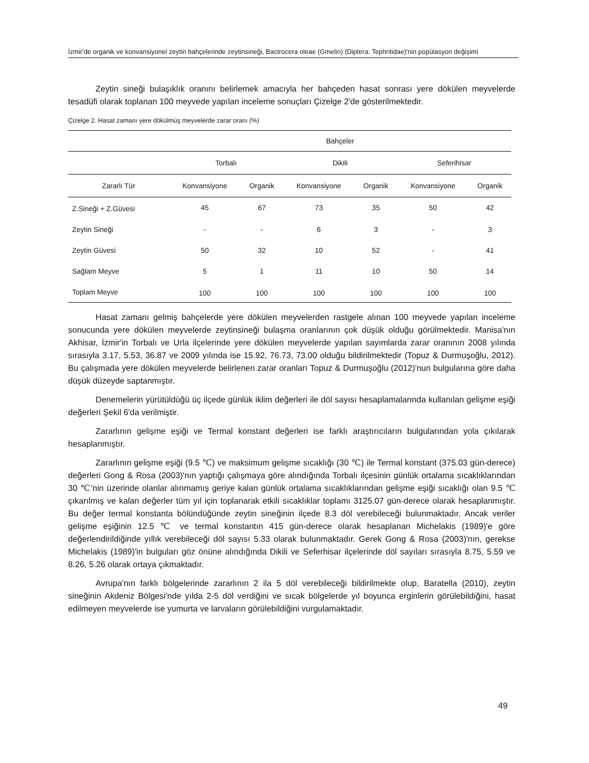İzmir'de organik ve konvansiyonel zeytin bahçelerinde zeytinsineği, Bactrocera oleae (Gmelin) (Diptera: Tephritidae)'nin popülasyon değişimi
Zeytin sineği bulaşıklık oranını belirlemek amacıyla her bahçeden hasat sonrası yere dökülen meyvelerde tesadüfi olarak toplanan 100 meyvede yapılan inceleme sonuçları Çizelge 2'de gösterilmektedir.
Çizelge 2. Hasat zamanı yere dökülmüş meyvelerde zarar oranı (%)
| | Bahçeler | | | | | |
| --- | --- | --- | --- | --- | --- | --- |
| | Torbalı | | Dikili | | Seferihisar | |
| Zararlı Tür | Konvansiyone | Organik | Konvansiyone | Organik | Konvansiyone | Organik |
| Z.Sineği + Z.Güvesi | 45 | 67 | 73 | 35 | 50 | 42 |
| Zeytin Sineği | - | - | 6 | 3 | - | 3 |
| Zeytin Güvesi | 50 | 32 | 10 | 52 | - | 41 |
| Sağlam Meyve | 5 | 1 | 11 | 10 | 50 | 14 |
| Toplam Meyve | 100 | 100 | 100 | 100 | 100 | 100 |
Hasat zamanı gelmiş bahçelerde yere dökülen meyvelerden rastgele alınan 100 meyvede yapılan inceleme sonucunda yere dökülen meyvelerde zeytinsineği bulaşma oranlarının çok düşük olduğu görülmektedir. Manisa'nın Akhisar, İzmir'in Torbalı ve Urla ilçelerinde yere dökülen meyvelerde yapılan sayımlarda zarar oranının 2008 yılında sırasıyla 3.17, 5.53, 36.87 ve 2009 yılında ise 15.92, 76.73, 73.00 olduğu bildirilmektedir (Topuz & Durmuşoğlu, 2012). Bu çalışmada yere dökülen meyvelerde belirlenen zarar oranları Topuz & Durmuşoğlu (2012)'nun bulgularına göre daha düşük düzeyde saptanmıştır.
Denemelerin yürütüldüğü üç ilçede günlük iklim değerleri ile döl sayısı hesaplamalarında kullanılan gelişme eşiği değerleri Şekil 6'da verilmiştir.
Zararlının gelişme eşiği ve Termal konstant değerleri ise farklı araştırıcıların bulgularından yola çıkılarak hesaplanmıştır.
Zararlının gelişme eşiği (9.5 ℃) ve maksimum gelişme sıcaklığı (30 ℃) ile Termal konstant (375.03 gün-derece) değerleri Gong & Rosa (2003)'nın yaptığı çalışmaya göre alındığında Torbalı ilçesinin günlük ortalama sıcaklıklarından 30 ℃'nin üzerinde olanlar alınmamış geriye kalan günlük ortalama sıcaklıklarından gelişme eşiği sıcaklığı olan 9.5 ℃ çıkarılmış ve kalan değerler tüm yıl için toplanarak etkili sıcaklıklar toplamı 3125.07 gün-derece olarak hesaplanmıştır. Bu değer termal konstanta bölündüğünde zeytin sineğinin ilçede 8.3 döl verebileceği bulunmaktadır. Ancak veriler gelişme eşiğinin 12.5 ℃ ve termal konstantın 415 gün-derece olarak hesaplanan Michelakis (1989)'e göre değerlendirildiğinde yıllık verebileceği döl sayısı 5.33 olarak bulunmaktadır. Gerek Gong & Rosa (2003)'nın, gerekse Michelakis (1989)'in bulguları göz önüne alındığında Dikili ve Seferhisar ilçelerinde döl sayıları sırasıyla 8.75, 5.59 ve 8.26, 5.26 olarak ortaya çıkmaktadır.
Avrupa'nın farklı bölgelerinde zararlının 2 ila 5 döl verebileceği bildirilmekte olup, Baratella (2010), zeytin sineğinin Akdeniz Bölgesi'nde yılda 2-5 döl verdiğini ve sıcak bölgelerde yıl boyunca erginlerin görülebildiğini, hasat edilmeyen meyvelerde ise yumurta ve larvaların görülebildiğini vurgulamaktadır.
49